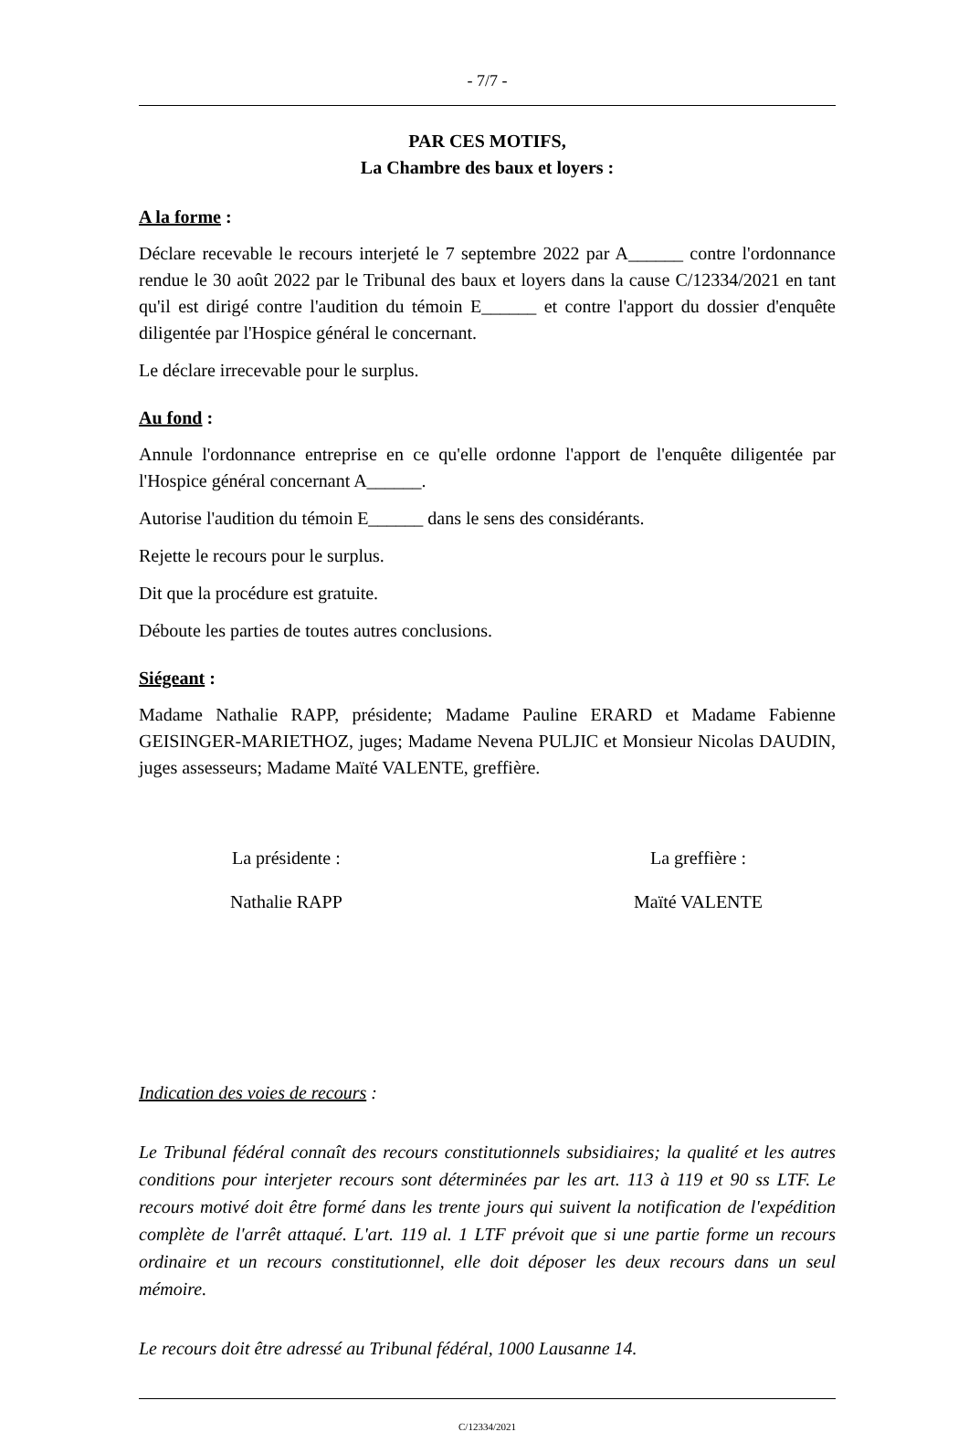- 7/7 -
PAR CES MOTIFS,
La Chambre des baux et loyers :
A la forme :
Déclare recevable le recours interjeté le 7 septembre 2022 par A______ contre l'ordonnance rendue le 30 août 2022 par le Tribunal des baux et loyers dans la cause C/12334/2021 en tant qu'il est dirigé contre l'audition du témoin E______ et contre l'apport du dossier d'enquête diligentée par l'Hospice général le concernant.
Le déclare irrecevable pour le surplus.
Au fond :
Annule l'ordonnance entreprise en ce qu'elle ordonne l'apport de l'enquête diligentée par l'Hospice général concernant A______.
Autorise l'audition du témoin E______ dans le sens des considérants.
Rejette le recours pour le surplus.
Dit que la procédure est gratuite.
Déboute les parties de toutes autres conclusions.
Siégeant :
Madame Nathalie RAPP, présidente; Madame Pauline ERARD et Madame Fabienne GEISINGER-MARIETHOZ, juges; Madame Nevena PULJIC et Monsieur Nicolas DAUDIN, juges assesseurs; Madame Maïté VALENTE, greffière.
La présidente :
Nathalie RAPP
La greffière :
Maïté VALENTE
Indication des voies de recours :
Le Tribunal fédéral connaît des recours constitutionnels subsidiaires; la qualité et les autres conditions pour interjeter recours sont déterminées par les art. 113 à 119 et 90 ss LTF. Le recours motivé doit être formé dans les trente jours qui suivent la notification de l'expédition complète de l'arrêt attaqué. L'art. 119 al. 1 LTF prévoit que si une partie forme un recours ordinaire et un recours constitutionnel, elle doit déposer les deux recours dans un seul mémoire.
Le recours doit être adressé au Tribunal fédéral, 1000 Lausanne 14.
C/12334/2021